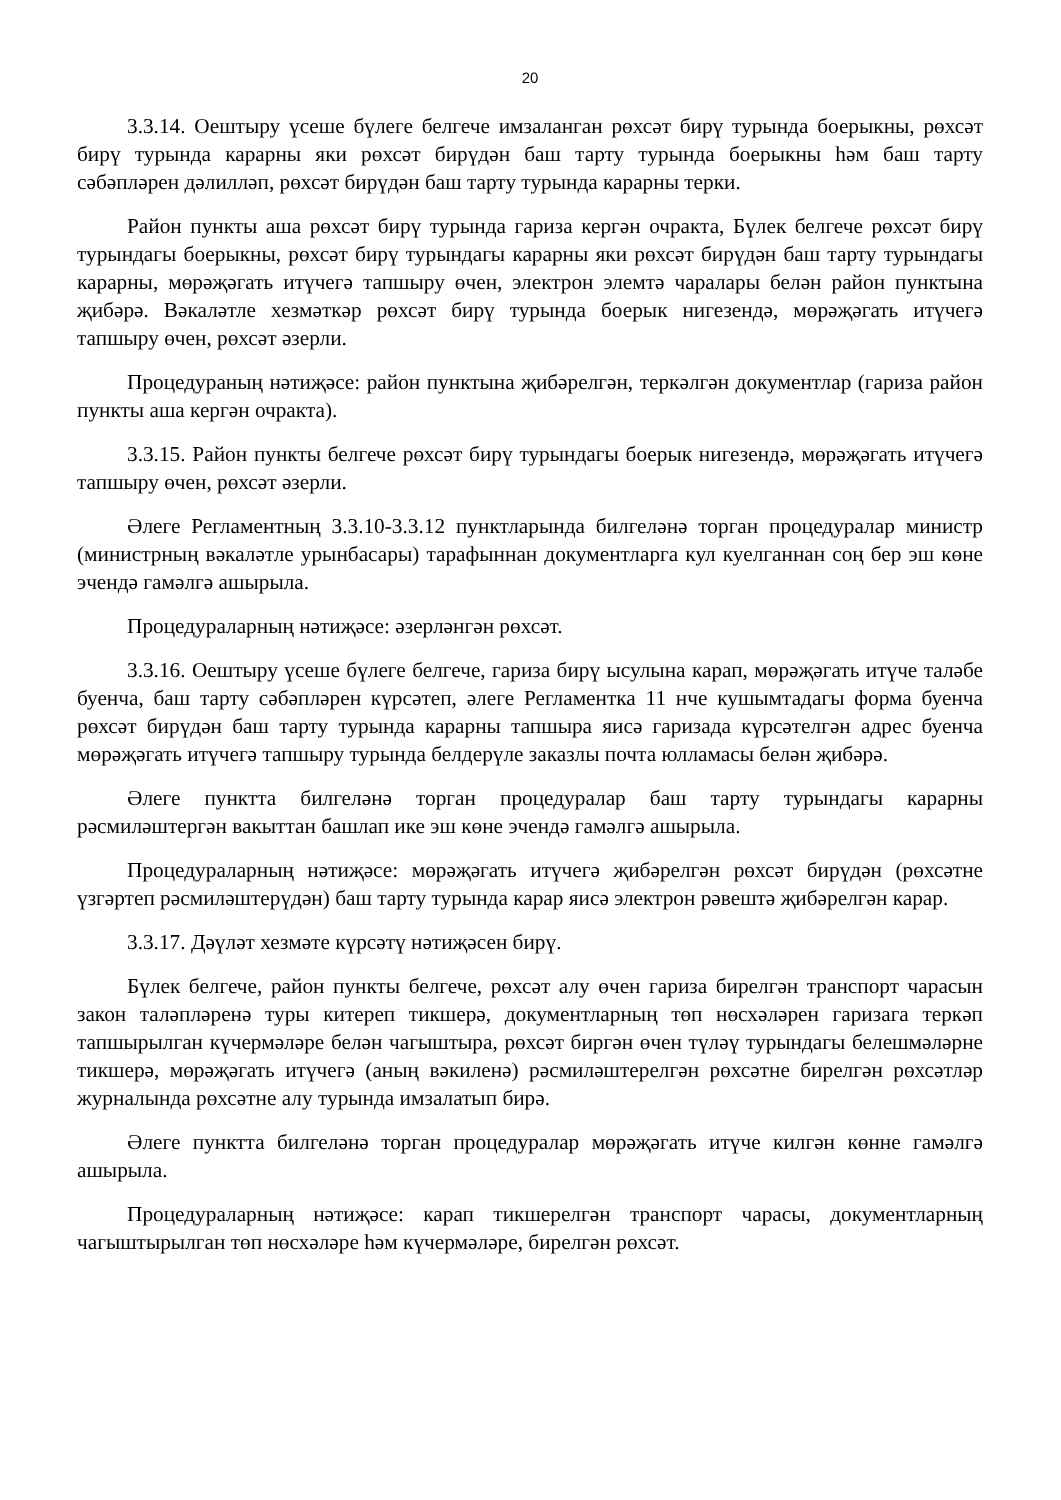20
3.3.14. Оештыру үсеше бүлеге белгече имзаланган рөхсәт бирү турында боерыкны, рөхсәт бирү турында карарны яки рөхсәт бирүдән баш тарту турында боерыкны һәм баш тарту сәбәпләрен дәлилләп, рөхсәт бирүдән баш тарту турында карарны терки.
Район пункты аша рөхсәт бирү турында гариза кергән очракта, Бүлек белгече рөхсәт бирү турындагы боерыкны, рөхсәт бирү турындагы карарны яки рөхсәт бирүдән баш тарту турындагы карарны, мөрәҗәгать итүчегә тапшыру өчен, электрон элемтә чаралары белән район пунктына җибәрә. Вәкаләтле хезмәткәр рөхсәт бирү турында боерык нигезендә, мөрәҗәгать итүчегә тапшыру өчен, рөхсәт әзерли.
Процедураның нәтиҗәсе: район пунктына җибәрелгән, теркәлгән документлар (гариза район пункты аша кергән очракта).
3.3.15. Район пункты белгече рөхсәт бирү турындагы боерык нигезендә, мөрәҗәгать итүчегә тапшыру өчен, рөхсәт әзерли.
Әлеге Регламентның 3.3.10-3.3.12 пунктларында билгеләнә торган процедуралар министр (министрның вәкаләтле урынбасары) тарафыннан документларга кул куелганнан соң бер эш көне эчендә гамәлгә ашырыла.
Процедураларның нәтиҗәсе: әзерләнгән рөхсәт.
3.3.16. Оештыру үсеше бүлеге белгече, гариза бирү ысулына карап, мөрәҗәгать итүче таләбе буенча, баш тарту сәбәпләрен күрсәтеп, әлеге Регламентка 11 нче кушымтадагы форма буенча рөхсәт бирүдән баш тарту турында карарны тапшыра яисә гаризада күрсәтелгән адрес буенча мөрәҗәгать итүчегә тапшыру турында белдерүле заказлы почта юлламасы белән җибәрә.
Әлеге пунктта билгеләнә торган процедуралар баш тарту турындагы карарны рәсмиләштергән вакыттан башлап ике эш көне эчендә гамәлгә ашырыла.
Процедураларның нәтиҗәсе: мөрәҗәгать итүчегә җибәрелгән рөхсәт бирүдән (рөхсәтне үзгәртеп рәсмиләштерүдән) баш тарту турында карар яисә электрон рәвештә җибәрелгән карар.
3.3.17. Дәүләт хезмәте күрсәтү нәтиҗәсен бирү.
Бүлек белгече, район пункты белгече, рөхсәт алу өчен гариза бирелгән транспорт чарасын закон таләпләренә туры китереп тикшерә, документларның төп нөсхәләрен гаризага теркәп тапшырылган күчермәләре белән чагыштыра, рөхсәт биргән өчен түләү турындагы белешмәләрне тикшерә, мөрәҗәгать итүчегә (аның вәкиленә) рәсмиләштерелгән рөхсәтне бирелгән рөхсәтләр журналында рөхсәтне алу турында имзалатып бирә.
Әлеге пунктта билгеләнә торган процедуралар мөрәҗәгать итүче килгән көнне гамәлгә ашырыла.
Процедураларның нәтиҗәсе: карап тикшерелгән транспорт чарасы, документларның чагыштырылган төп нөсхәләре һәм күчермәләре, бирелгән рөхсәт.